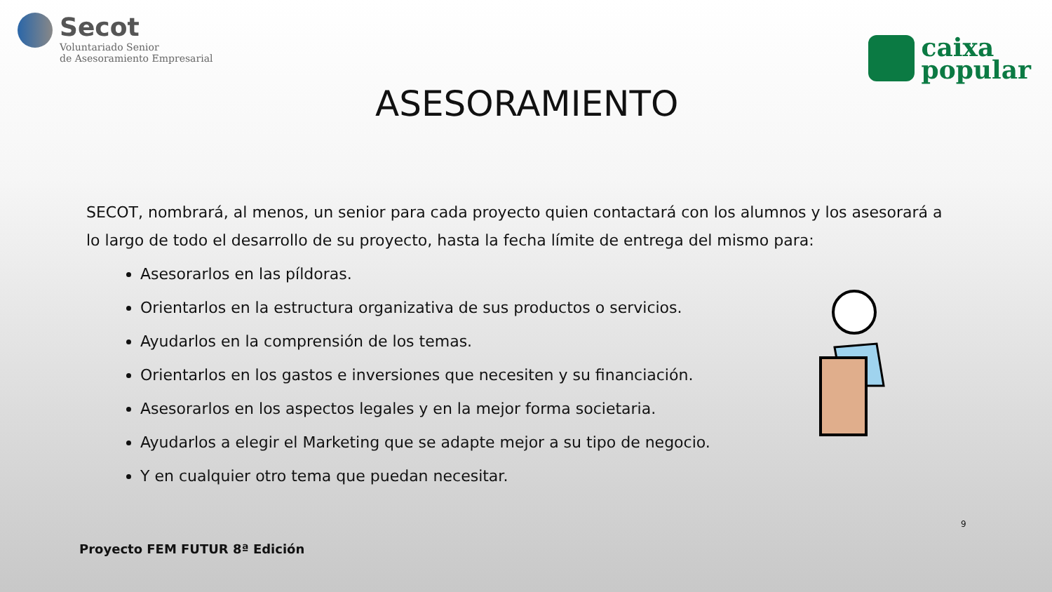Secot
Voluntariado Senior
de Asesoramiento Empresarial
caixa
popular
ASESORAMIENTO
SECOT, nombrará, al menos, un senior para cada proyecto quien contactará con los alumnos y los asesorará a lo largo de todo el desarrollo de su proyecto, hasta la fecha límite de entrega del mismo para:
Asesorarlos en las píldoras.
Orientarlos en la estructura organizativa de sus productos o servicios.
Ayudarlos en la comprensión de los temas.
Orientarlos en los gastos e inversiones que necesiten y su financiación.
Asesorarlos en los aspectos legales y en la mejor forma societaria.
Ayudarlos a elegir el Marketing que se adapte mejor a su tipo de negocio.
Y en cualquier otro tema que puedan necesitar.
9
Proyecto FEM FUTUR 8ª Edición